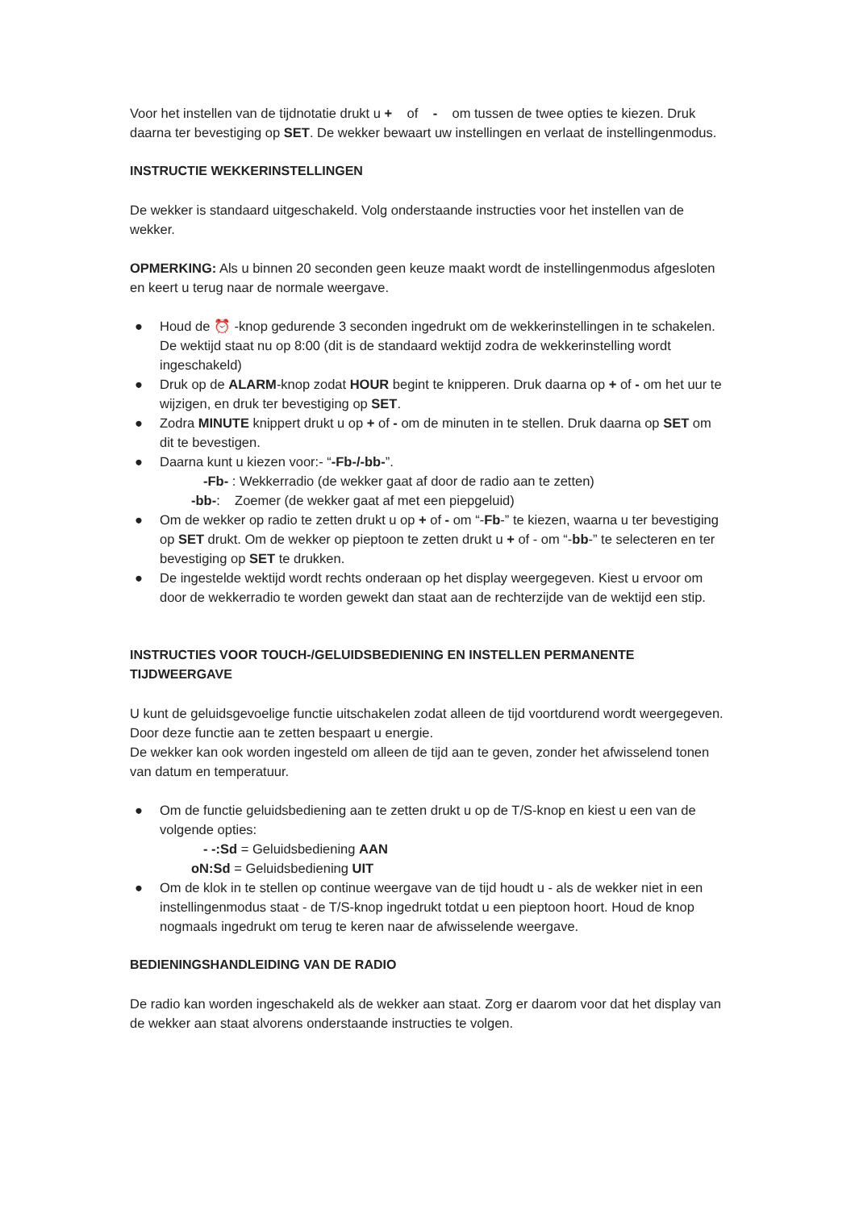Voor het instellen van de tijdnotatie drukt u + of - om tussen de twee opties te kiezen. Druk daarna ter bevestiging op SET. De wekker bewaart uw instellingen en verlaat de instellingenmodus.
INSTRUCTIE WEKKERINSTELLINGEN
De wekker is standaard uitgeschakeld. Volg onderstaande instructies voor het instellen van de wekker.
OPMERKING: Als u binnen 20 seconden geen keuze maakt wordt de instellingenmodus afgesloten en keert u terug naar de normale weergave.
● Houd de ⏰ -knop gedurende 3 seconden ingedrukt om de wekkerinstellingen in te schakelen. De wektijd staat nu op 8:00 (dit is de standaard wektijd zodra de wekkerinstelling wordt ingeschakeld)
● Druk op de ALARM-knop zodat HOUR begint te knipperen. Druk daarna op + of - om het uur te wijzigen, en druk ter bevestiging op SET.
● Zodra MINUTE knippert drukt u op + of - om de minuten in te stellen. Druk daarna op SET om dit te bevestigen.
● Daarna kunt u kiezen voor:- “-Fb-/-bb-”.
-Fb- : Wekkerradio (de wekker gaat af door de radio aan te zetten)
-bb-: Zoemer (de wekker gaat af met een piepgeluid)
● Om de wekker op radio te zetten drukt u op + of - om “-Fb-” te kiezen, waarna u ter bevestiging op SET drukt. Om de wekker op pieptoon te zetten drukt u + of - om “-bb-” te selecteren en ter bevestiging op SET te drukken.
● De ingestelde wektijd wordt rechts onderaan op het display weergegeven. Kiest u ervoor om door de wekkerradio te worden gewekt dan staat aan de rechterzijde van de wektijd een stip.
INSTRUCTIES VOOR TOUCH-/GELUIDSBEDIENING EN INSTELLEN PERMANENTE TIJDWEERGAVE
U kunt de geluidsgevoelige functie uitschakelen zodat alleen de tijd voortdurend wordt weergegeven. Door deze functie aan te zetten bespaart u energie.
De wekker kan ook worden ingesteld om alleen de tijd aan te geven, zonder het afwisselend tonen van datum en temperatuur.
● Om de functie geluidsbediening aan te zetten drukt u op de T/S-knop en kiest u een van de volgende opties:
- -:Sd = Geluidsbediening AAN
oN:Sd = Geluidsbediening UIT
● Om de klok in te stellen op continue weergave van de tijd houdt u - als de wekker niet in een instellingenmodus staat - de T/S-knop ingedrukt totdat u een pieptoon hoort. Houd de knop nogmaals ingedrukt om terug te keren naar de afwisselende weergave.
BEDIENINGSHANDLEIDING VAN DE RADIO
De radio kan worden ingeschakeld als de wekker aan staat. Zorg er daarom voor dat het display van de wekker aan staat alvorens onderstaande instructies te volgen.